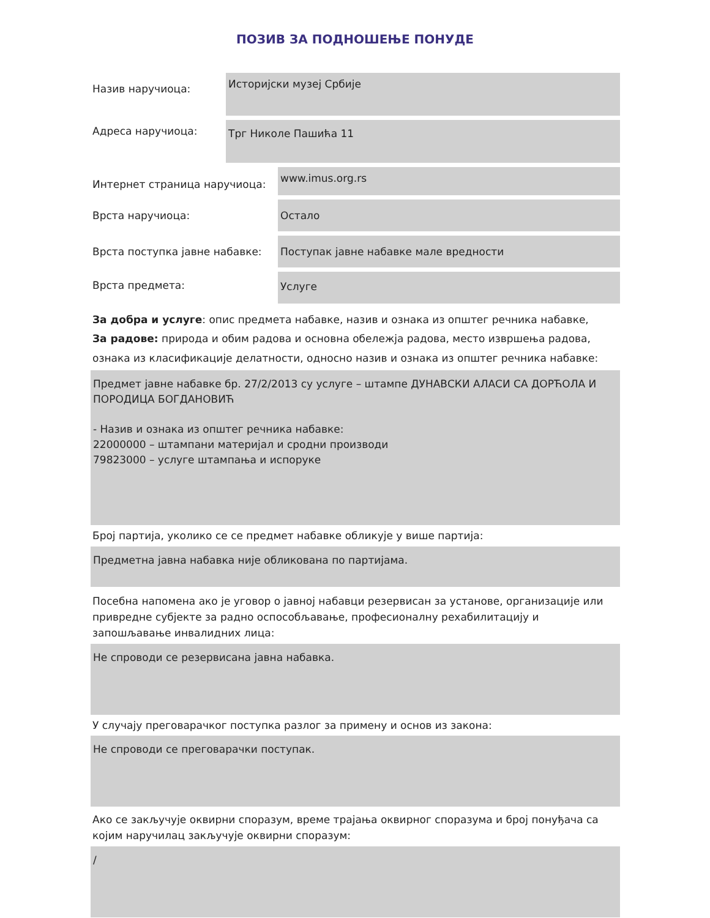ПОЗИВ ЗА ПОДНОШЕЊЕ ПОНУДЕ
Назив наручиоца:
Историјски музеј Србије
Адреса наручиоца:
Трг Николе Пашића 11
Интернет страница наручиоца:
www.imus.org.rs
Врста наручиоца:
Остало
Врста поступка јавне набавке:
Поступак јавне набавке мале вредности
Врста предмета:
Услуге
За добра и услуге: опис предмета набавке, назив и ознака из општег речника набавке,
За радове: природа и обим радова и основна обележја радова, место извршења радова, ознака из класификације делатности, односно назив и ознака из општег речника набавке:
Предмет јавне набавке бр. 27/2/2013 су услуге – штампе ДУНАВСКИ АЛАСИ СА ДОРЋОЛА И ПОРОДИЦА БОГДАНОВИЋ
- Назив и ознака из општег речника набавке:
22000000 – штампани материјал и сродни производи
79823000 – услуге штампања и испоруке
Број партија, уколико се се предмет набавке обликује у више партија:
Предметна јавна набавка није обликована по партијама.
Посебна напомена ако је уговор о јавној набавци резервисан за установе, организације или привредне субјекте за радно оспособљавање, професионалну рехабилитацију и запошљавање инвалидних лица:
Не спроводи се резервисана јавна набавка.
У случају преговарачког поступка разлог за примену и основ из закона:
Не спроводи се преговарачки поступак.
Ако се закључује оквирни споразум, време трајања оквирног споразума и број понуђача са којим наручилац закључује оквирни споразум:
/